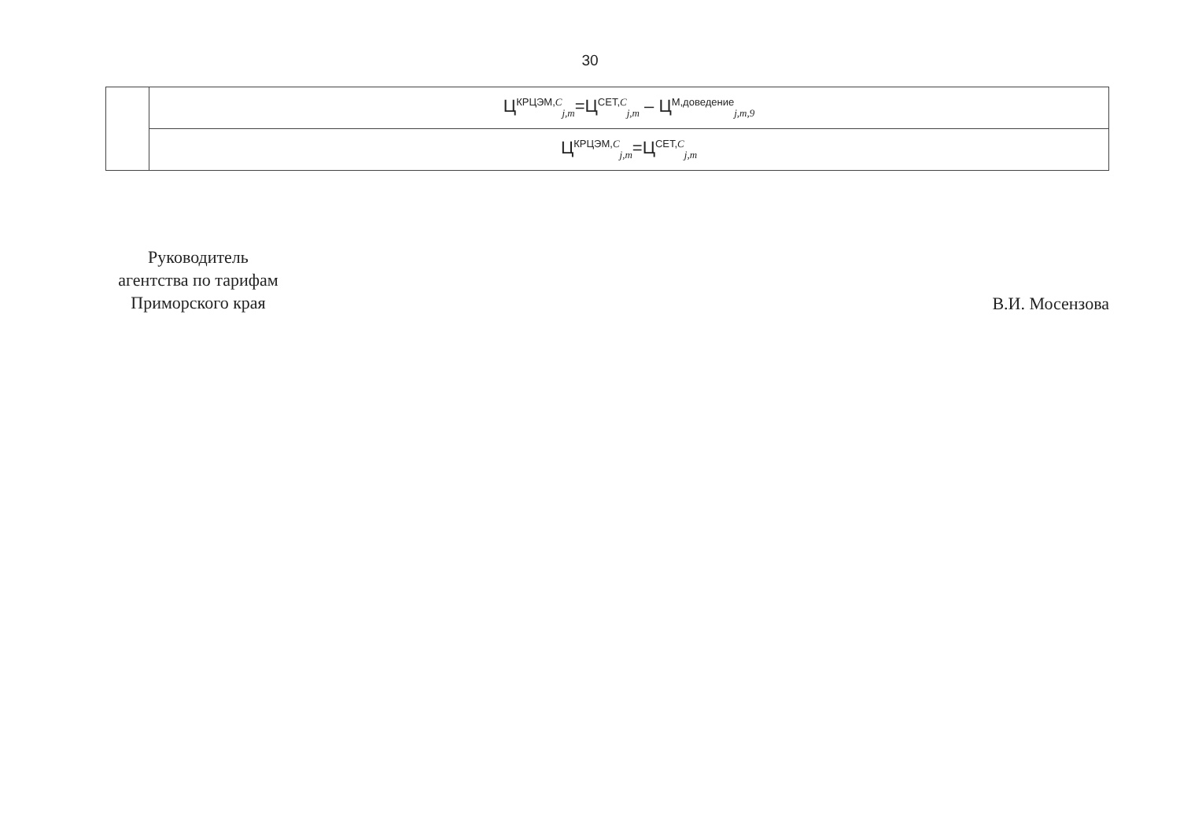30
| | Ц<sup>КРЦЭМ,C</sup><sub>j,m</sub>=Ц<sup>СЕТ,C</sup><sub>j,m</sub> – Ц<sup>М,доведение</sup><sub>j,m,9</sub> |
| | Ц<sup>КРЦЭМ,C</sup><sub>j,m</sub>=Ц<sup>СЕТ,C</sup><sub>j,m</sub> |
Руководитель
агентства по тарифам
Приморского края
В.И. Мосензова